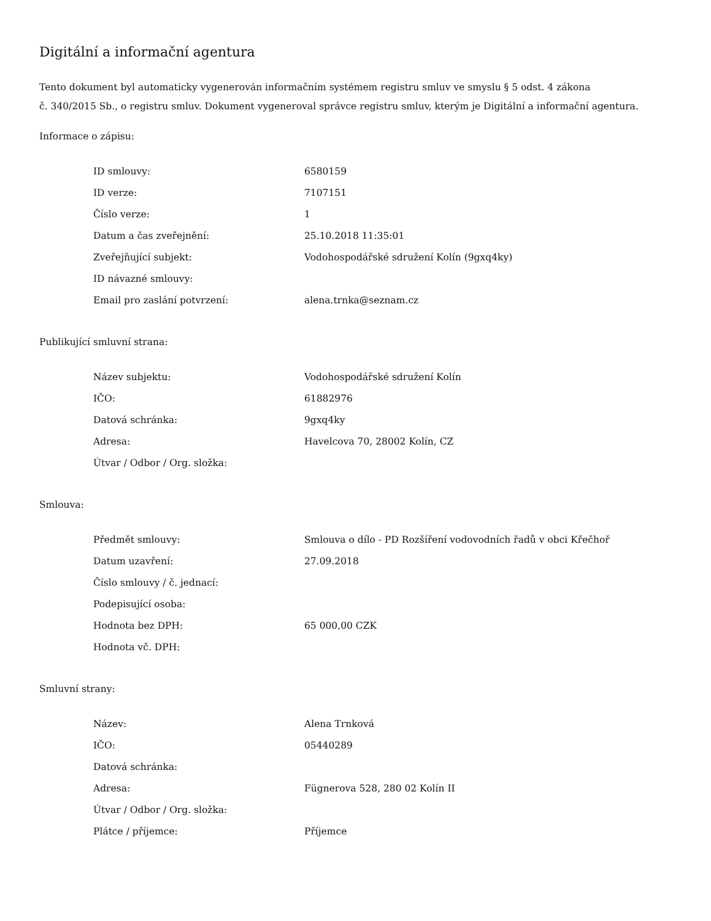Digitální a informační agentura
Tento dokument byl automaticky vygenerován informačním systémem registru smluv ve smyslu § 5 odst. 4 zákona
č. 340/2015 Sb., o registru smluv. Dokument vygeneroval správce registru smluv, kterým je Digitální a informační agentura.
Informace o zápisu:
| ID smlouvy: | 6580159 |
| ID verze: | 7107151 |
| Číslo verze: | 1 |
| Datum a čas zveřejnění: | 25.10.2018 11:35:01 |
| Zveřejňující subjekt: | Vodohospodářské sdružení Kolín (9gxq4ky) |
| ID návazné smlouvy: | |
| Email pro zaslání potvrzení: | alena.trnka@seznam.cz |
Publikující smluvní strana:
| Název subjektu: | Vodohospodářské sdružení Kolín |
| IČO: | 61882976 |
| Datová schránka: | 9gxq4ky |
| Adresa: | Havelcova 70, 28002 Kolín, CZ |
| Útvar / Odbor / Org. složka: | |
Smlouva:
| Předmět smlouvy: | Smlouva o dílo - PD Rozšíření vodovodních řadů v obci Křečhoř |
| Datum uzavření: | 27.09.2018 |
| Číslo smlouvy / č. jednací: | |
| Podepisující osoba: | |
| Hodnota bez DPH: | 65 000,00 CZK |
| Hodnota vč. DPH: | |
Smluvní strany:
| Název: | Alena Trnková |
| IČO: | 05440289 |
| Datová schránka: | |
| Adresa: | Fügnerova 528, 280 02 Kolín II |
| Útvar / Odbor / Org. složka: | |
| Plátce / příjemce: | Příjemce |